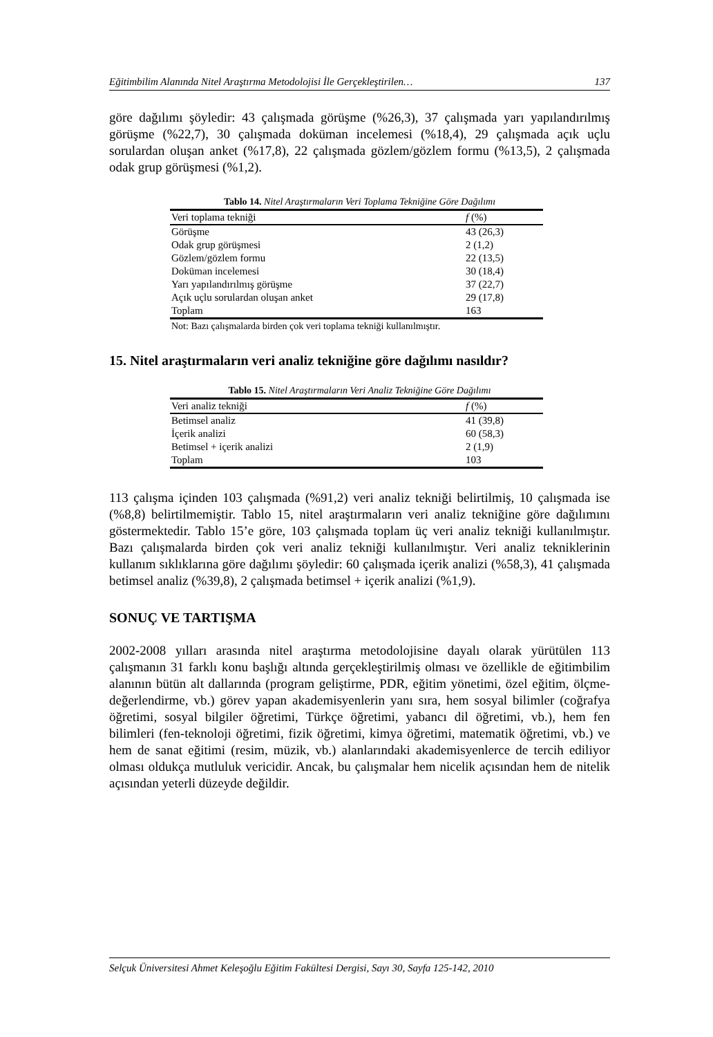Eğitimbilim Alanında Nitel Araştırma Metodolojisi İle Gerçekleştirilen… 137
göre dağılımı şöyledir: 43 çalışmada görüşme (%26,3), 37 çalışmada yarı yapılandırılmış görüşme (%22,7), 30 çalışmada doküman incelemesi (%18,4), 29 çalışmada açık uçlu sorulardan oluşan anket (%17,8), 22 çalışmada gözlem/gözlem formu (%13,5), 2 çalışmada odak grup görüşmesi (%1,2).
Tablo 14. Nitel Araştırmaların Veri Toplama Tekniğine Göre Dağılımı
| Veri toplama tekniği | f (%) |
| --- | --- |
| Görüşme | 43 (26,3) |
| Odak grup görüşmesi | 2 (1,2) |
| Gözlem/gözlem formu | 22 (13,5) |
| Doküman incelemesi | 30 (18,4) |
| Yarı yapılandırılmış görüşme | 37 (22,7) |
| Açık uçlu sorulardan oluşan anket | 29 (17,8) |
| Toplam | 163 |
Not: Bazı çalışmalarda birden çok veri toplama tekniği kullanılmıştır.
15. Nitel araştırmaların veri analiz tekniğine göre dağılımı nasıldır?
Tablo 15. Nitel Araştırmaların Veri Analiz Tekniğine Göre Dağılımı
| Veri analiz tekniği | f (%) |
| --- | --- |
| Betimsel analiz | 41 (39,8) |
| İçerik analizi | 60 (58,3) |
| Betimsel + içerik analizi | 2 (1,9) |
| Toplam | 103 |
113 çalışma içinden 103 çalışmada (%91,2) veri analiz tekniği belirtilmiş, 10 çalışmada ise (%8,8) belirtilmemiştir. Tablo 15, nitel araştırmaların veri analiz tekniğine göre dağılımını göstermektedir. Tablo 15’e göre, 103 çalışmada toplam üç veri analiz tekniği kullanılmıştır. Bazı çalışmalarda birden çok veri analiz tekniği kullanılmıştır. Veri analiz tekniklerinin kullanım sıklıklarına göre dağılımı şöyledir: 60 çalışmada içerik analizi (%58,3), 41 çalışmada betimsel analiz (%39,8), 2 çalışmada betimsel + içerik analizi (%1,9).
SONUÇ VE TARTIŞMA
2002-2008 yılları arasında nitel araştırma metodolojisine dayalı olarak yürütülen 113 çalışmanın 31 farklı konu başlığı altında gerçekleştirilmiş olması ve özellikle de eğitimbilim alanının bütün alt dallarında (program geliştirme, PDR, eğitim yönetimi, özel eğitim, ölçme-değerlendirme, vb.) görev yapan akademisyenlerin yanı sıra, hem sosyal bilimler (coğrafya öğretimi, sosyal bilgiler öğretimi, Türkçe öğretimi, yabancı dil öğretimi, vb.), hem fen bilimleri (fen-teknoloji öğretimi, fizik öğretimi, kimya öğretimi, matematik öğretimi, vb.) ve hem de sanat eğitimi (resim, müzik, vb.) alanlarındaki akademisyenlerce de tercih ediliyor olması oldukça mutluluk vericidir. Ancak, bu çalışmalar hem nicelik açısından hem de nitelik açısından yeterli düzeyde değildir.
Selçuk Üniversitesi Ahmet Keleşoğlu Eğitim Fakültesi Dergisi, Sayı 30, Sayfa 125-142, 2010